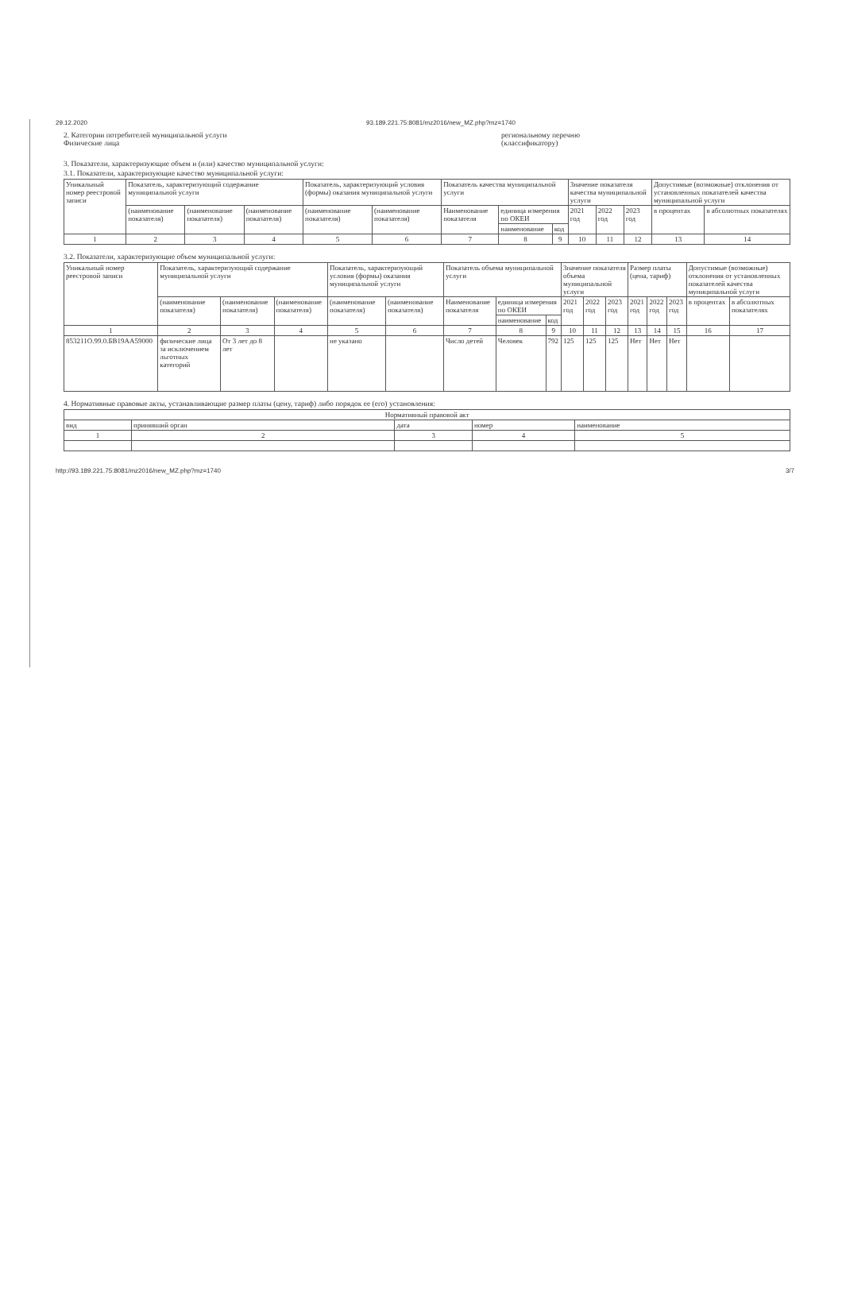29.12.2020 93.189.221.75:8081/mz2016/new_MZ.php?mz=1740
2. Категории потребителей муниципальной услуги
Физические лица
региональному перечню
(классификатору)
3. Показатели, характеризующие объем и (или) качество муниципальной услуги:
3.1. Показатели, характеризующие качество муниципальной услуги:
| Уникальный номер реестровой записи | Показатель, характеризующий содержание муниципальной услуги | | | Показатель, характеризующий условия (формы) оказания муниципальной услуги | | Показатель качества муниципальной услуги | | | Значение показателя качества муниципальной услуги | | | Допустимые (возможные) отклонения от установленных показателей качества муниципальной услуги | |
| --- | --- | --- | --- | --- | --- | --- | --- | --- | --- | --- | --- | --- | --- |
| | (наименование показателя) | (наименование показателя) | (наименование показателя) | (наименование показателя) | (наименование показателя) | Наименование показателя | единица измерения по ОКЕИ | | 2021 год | 2022 год | 2023 год | в процентах | в абсолютных показателях |
| | | | | | | | наименование | код | | | | | |
| 1 | 2 | 3 | 4 | 5 | 6 | 7 | 8 | 9 | 10 | 11 | 12 | 13 | 14 |
3.2. Показатели, характеризующие объем муниципальной услуги:
| Уникальный номер реестровой записи | Показатель, характеризующий содержание муниципальной услуги | | | Показатель, характеризующий условия (формы) оказания муниципальной услуги | | Показатель объема муниципальной услуги | | | Значение показателя объема муниципальной услуги | | | Размер платы (цена, тариф) | | | Допустимые (возможные) отклонения от установленных показателей качества муниципальной услуги | |
| --- | --- | --- | --- | --- | --- | --- | --- | --- | --- | --- | --- | --- | --- | --- | --- | --- |
| | (наименование показателя) | (наименование показателя) | (наименование показателя) | (наименование показателя) | (наименование показателя) | Наименование показателя | единица измерения по ОКЕИ | | 2021 год | 2022 год | 2023 год | 2021 год | 2022 год | 2023 год | в процентах | в абсолютных показателях |
| | | | | | | | наименование | код | | | | | | | | |
| 1 | 2 | 3 | 4 | 5 | 6 | 7 | 8 | 9 | 10 | 11 | 12 | 13 | 14 | 15 | 16 | 17 |
| 853211О.99.0.БВ19АА59000 | физические лица за исключением льготных категорий | От 3 лет до 8 лет | | не указано | | Число детей | Человек | 792 | 125 | 125 | 125 | Нет | Нет | Нет | | |
4. Нормативные правовые акты, устанавливающие размер платы (цену, тариф) либо порядок ее (его) установления:
| Нормативный правовой акт | | | | |
| --- | --- | --- | --- | --- |
| вид | принявший орган | дата | номер | наименование |
| 1 | 2 | 3 | 4 | 5 |
http://93.189.221.75:8081/mz2016/new_MZ.php?mz=1740 3/7